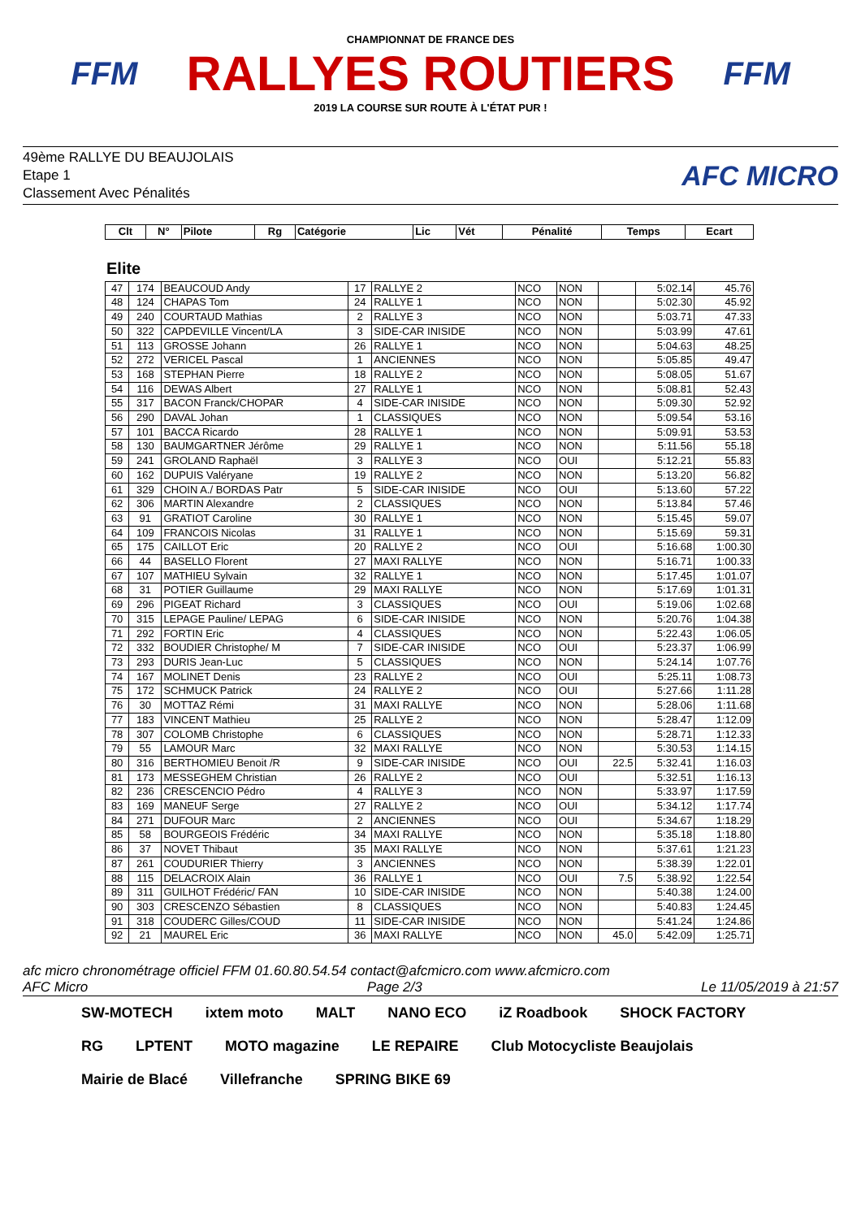FFM
CHAMPIONNAT DE FRANCE DES
RALLYES ROUTIERS
2019 LA COURSE SUR ROUTE À L'ÉTAT PUR !
FFM
49ème RALLYE DU BEAUJOLAIS
Etape 1
Classement Avec Pénalités
AFC MICRO
| Clt | N° | Pilote | Rg | Catégorie | Lic | Vét | Pénalité | Temps | Ecart |
| --- | --- | --- | --- | --- | --- | --- | --- | --- | --- |
Elite
| 47 | 174 | BEAUCOUD Andy | 17 | RALLYE 2 | NCO | NON | | 5:02.14 | 45.76 |
| 48 | 124 | CHAPAS Tom | 24 | RALLYE 1 | NCO | NON | | 5:02.30 | 45.92 |
| 49 | 240 | COURTAUD Mathias | 2 | RALLYE 3 | NCO | NON | | 5:03.71 | 47.33 |
| 50 | 322 | CAPDEVILLE Vincent/LA | 3 | SIDE-CAR INISIDE | NCO | NON | | 5:03.99 | 47.61 |
| 51 | 113 | GROSSE Johann | 26 | RALLYE 1 | NCO | NON | | 5:04.63 | 48.25 |
| 52 | 272 | VERICEL Pascal | 1 | ANCIENNES | NCO | NON | | 5:05.85 | 49.47 |
| 53 | 168 | STEPHAN Pierre | 18 | RALLYE 2 | NCO | NON | | 5:08.05 | 51.67 |
| 54 | 116 | DEWAS Albert | 27 | RALLYE 1 | NCO | NON | | 5:08.81 | 52.43 |
| 55 | 317 | BACON Franck/CHOPAR | 4 | SIDE-CAR INISIDE | NCO | NON | | 5:09.30 | 52.92 |
| 56 | 290 | DAVAL Johan | 1 | CLASSIQUES | NCO | NON | | 5:09.54 | 53.16 |
| 57 | 101 | BACCA Ricardo | 28 | RALLYE 1 | NCO | NON | | 5:09.91 | 53.53 |
| 58 | 130 | BAUMGARTNER Jérôme | 29 | RALLYE 1 | NCO | NON | | 5:11.56 | 55.18 |
| 59 | 241 | GROLAND Raphaël | 3 | RALLYE 3 | NCO | OUI | | 5:12.21 | 55.83 |
| 60 | 162 | DUPUIS Valéryane | 19 | RALLYE 2 | NCO | NON | | 5:13.20 | 56.82 |
| 61 | 329 | CHOIN A./ BORDAS Patr | 5 | SIDE-CAR INISIDE | NCO | OUI | | 5:13.60 | 57.22 |
| 62 | 306 | MARTIN Alexandre | 2 | CLASSIQUES | NCO | NON | | 5:13.84 | 57.46 |
| 63 | 91 | GRATIOT Caroline | 30 | RALLYE 1 | NCO | NON | | 5:15.45 | 59.07 |
| 64 | 109 | FRANCOIS Nicolas | 31 | RALLYE 1 | NCO | NON | | 5:15.69 | 59.31 |
| 65 | 175 | CAILLOT Eric | 20 | RALLYE 2 | NCO | OUI | | 5:16.68 | 1:00.30 |
| 66 | 44 | BASELLO Florent | 27 | MAXI RALLYE | NCO | NON | | 5:16.71 | 1:00.33 |
| 67 | 107 | MATHIEU Sylvain | 32 | RALLYE 1 | NCO | NON | | 5:17.45 | 1:01.07 |
| 68 | 31 | POTIER Guillaume | 29 | MAXI RALLYE | NCO | NON | | 5:17.69 | 1:01.31 |
| 69 | 296 | PIGEAT Richard | 3 | CLASSIQUES | NCO | OUI | | 5:19.06 | 1:02.68 |
| 70 | 315 | LEPAGE Pauline/ LEPAG | 6 | SIDE-CAR INISIDE | NCO | NON | | 5:20.76 | 1:04.38 |
| 71 | 292 | FORTIN Eric | 4 | CLASSIQUES | NCO | NON | | 5:22.43 | 1:06.05 |
| 72 | 332 | BOUDIER Christophe/ M | 7 | SIDE-CAR INISIDE | NCO | OUI | | 5:23.37 | 1:06.99 |
| 73 | 293 | DURIS Jean-Luc | 5 | CLASSIQUES | NCO | NON | | 5:24.14 | 1:07.76 |
| 74 | 167 | MOLINET Denis | 23 | RALLYE 2 | NCO | OUI | | 5:25.11 | 1:08.73 |
| 75 | 172 | SCHMUCK Patrick | 24 | RALLYE 2 | NCO | OUI | | 5:27.66 | 1:11.28 |
| 76 | 30 | MOTTAZ Rémi | 31 | MAXI RALLYE | NCO | NON | | 5:28.06 | 1:11.68 |
| 77 | 183 | VINCENT Mathieu | 25 | RALLYE 2 | NCO | NON | | 5:28.47 | 1:12.09 |
| 78 | 307 | COLOMB Christophe | 6 | CLASSIQUES | NCO | NON | | 5:28.71 | 1:12.33 |
| 79 | 55 | LAMOUR Marc | 32 | MAXI RALLYE | NCO | NON | | 5:30.53 | 1:14.15 |
| 80 | 316 | BERTHOMIEU Benoit /R | 9 | SIDE-CAR INISIDE | NCO | OUI | 22.5 | 5:32.41 | 1:16.03 |
| 81 | 173 | MESSEGHEM Christian | 26 | RALLYE 2 | NCO | OUI | | 5:32.51 | 1:16.13 |
| 82 | 236 | CRESCENCIO Pédro | 4 | RALLYE 3 | NCO | NON | | 5:33.97 | 1:17.59 |
| 83 | 169 | MANEUF Serge | 27 | RALLYE 2 | NCO | OUI | | 5:34.12 | 1:17.74 |
| 84 | 271 | DUFOUR Marc | 2 | ANCIENNES | NCO | OUI | | 5:34.67 | 1:18.29 |
| 85 | 58 | BOURGEOIS Frédéric | 34 | MAXI RALLYE | NCO | NON | | 5:35.18 | 1:18.80 |
| 86 | 37 | NOVET Thibaut | 35 | MAXI RALLYE | NCO | NON | | 5:37.61 | 1:21.23 |
| 87 | 261 | COUDURIER Thierry | 3 | ANCIENNES | NCO | NON | | 5:38.39 | 1:22.01 |
| 88 | 115 | DELACROIX Alain | 36 | RALLYE 1 | NCO | OUI | 7.5 | 5:38.92 | 1:22.54 |
| 89 | 311 | GUILHOT Frédéric/ FAN | 10 | SIDE-CAR INISIDE | NCO | NON | | 5:40.38 | 1:24.00 |
| 90 | 303 | CRESCENZO Sébastien | 8 | CLASSIQUES | NCO | NON | | 5:40.83 | 1:24.45 |
| 91 | 318 | COUDERC Gilles/COUD | 11 | SIDE-CAR INISIDE | NCO | NON | | 5:41.24 | 1:24.86 |
| 92 | 21 | MAUREL Eric | 36 | MAXI RALLYE | NCO | NON | 45.0 | 5:42.09 | 1:25.71 |
afc micro chronométrage officiel FFM 01.60.80.54.54 contact@afcmicro.com www.afcmicro.com
AFC Micro Page 2/3 Le 11/05/2019 à 21:57
SW-MOTECH ixtem moto MALT NANO ECO iZ Roadbook SHOCK FACTORY RG LPTENT MOTO magazine LE REPAIRE Club Motocycliste Beaujolais Mairie de Blacé Villefranche SPRING BIKE 69